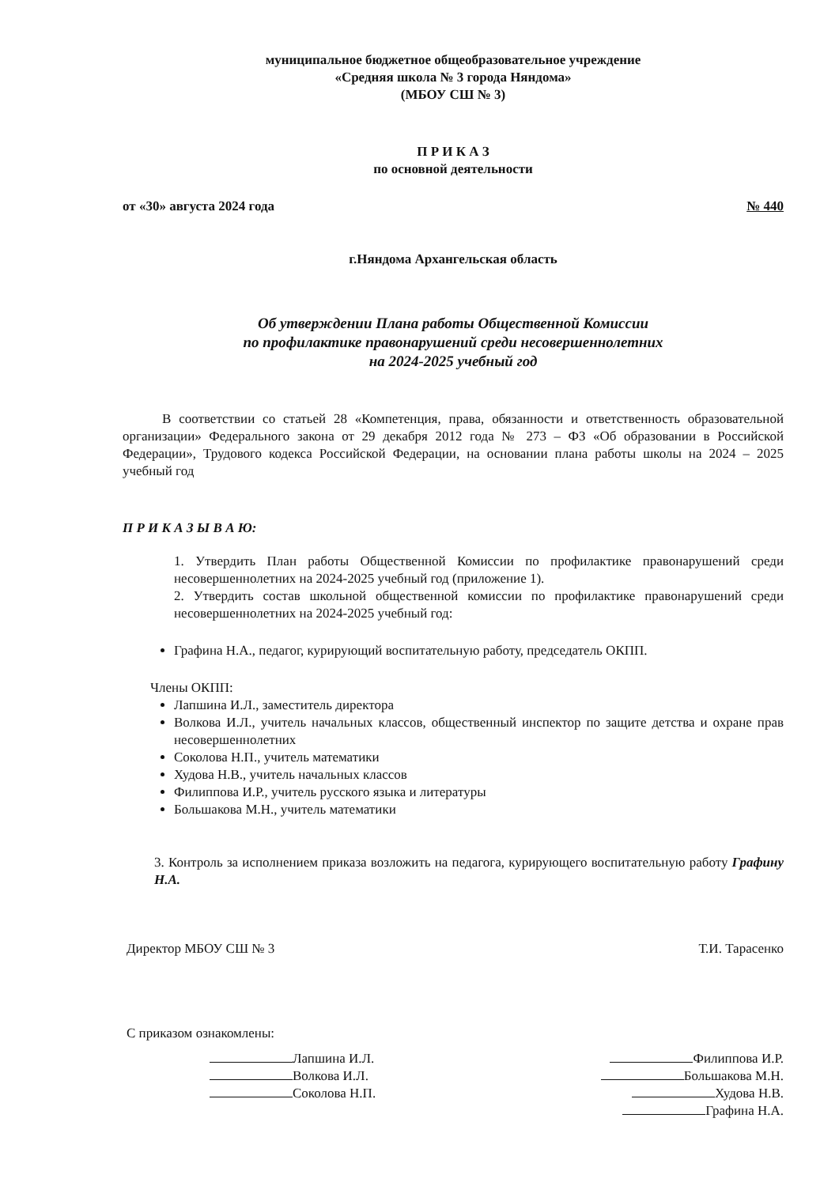муниципальное бюджетное общеобразовательное учреждение
«Средняя школа № 3 города Няндома»
(МБОУ СШ № 3)
П Р И К А З
по основной деятельности
от «30» августа 2024 года № 440
г.Няндома Архангельская область
Об утверждении Плана работы Общественной Комиссии
по профилактике правонарушений среди несовершеннолетних
на 2024-2025 учебный год
В соответствии со статьей 28 «Компетенция, права, обязанности и ответственность образовательной организации» Федерального закона от 29 декабря 2012 года № 273 – ФЗ «Об образовании в Российской Федерации», Трудового кодекса Российской Федерации, на основании плана работы школы на 2024 – 2025 учебный год
П Р И К А З Ы В А Ю:
1. Утвердить План работы Общественной Комиссии по профилактике правонарушений среди несовершеннолетних на 2024-2025 учебный год (приложение 1).
2. Утвердить состав школьной общественной комиссии по профилактике правонарушений среди несовершеннолетних на 2024-2025 учебный год:
Графина Н.А., педагог, курирующий воспитательную работу, председатель ОКПП.
Члены ОКПП:
Лапшина И.Л., заместитель директора
Волкова И.Л., учитель начальных классов, общественный инспектор по защите детства и охране прав несовершеннолетних
Соколова Н.П., учитель математики
Худова Н.В., учитель начальных классов
Филиппова И.Р., учитель русского языка и литературы
Большакова М.Н., учитель математики
3. Контроль за исполнением приказа возложить на педагога, курирующего воспитательную работу Графину Н.А.
Директор МБОУ СШ № 3 Т.И. Тарасенко
С приказом ознакомлены:
Лапшина И.Л.
Волкова И.Л.
Соколова Н.П.
Филиппова И.Р.
Большакова М.Н.
Худова Н.В.
Графина Н.А.